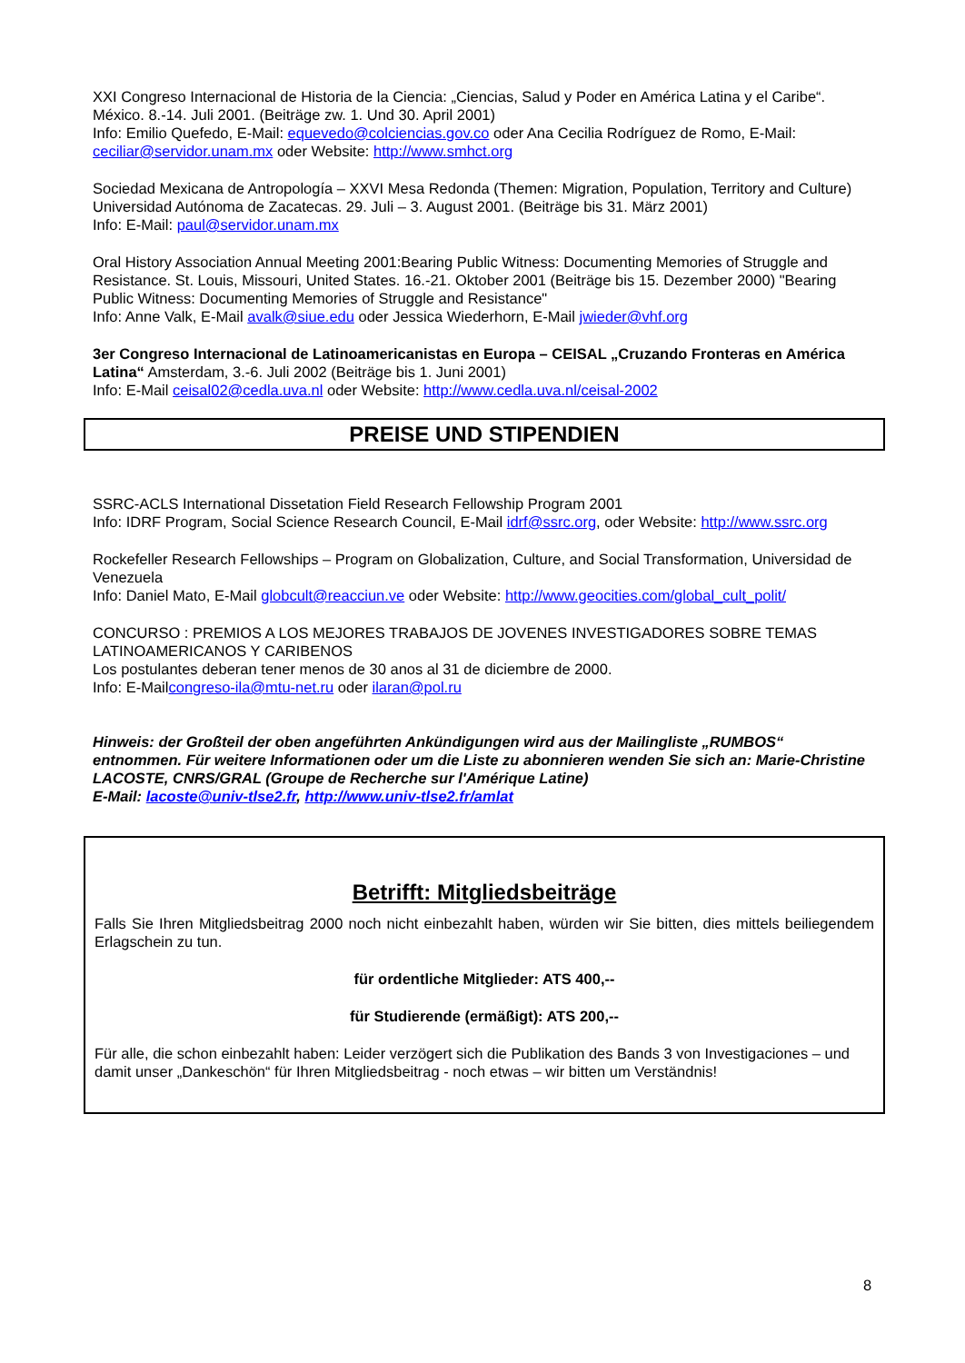XXI Congreso Internacional de Historia de la Ciencia: „Ciencias, Salud y Poder en América Latina y el Caribe“. México. 8.-14. Juli 2001. (Beiträge zw. 1. Und 30. April 2001)
Info: Emilio Quefedo, E-Mail: equevedo@colciencias.gov.co oder Ana Cecilia Rodríguez de Romo, E-Mail: ceciliar@servidor.unam.mx oder Website: http://www.smhct.org
Sociedad Mexicana de Antropología – XXVI Mesa Redonda (Themen: Migration, Population, Territory and Culture)
Universidad Autónoma de Zacatecas. 29. Juli – 3. August 2001. (Beiträge bis 31. März 2001)
Info: E-Mail: paul@servidor.unam.mx
Oral History Association Annual Meeting 2001:Bearing Public Witness: Documenting Memories of Struggle and Resistance. St. Louis, Missouri, United States. 16.-21. Oktober 2001 (Beiträge bis 15. Dezember 2000) "Bearing Public Witness: Documenting Memories of Struggle and Resistance"
Info: Anne Valk, E-Mail avalk@siue.edu oder Jessica Wiederhorn, E-Mail jwieder@vhf.org
3er Congreso Internacional de Latinoamericanistas en Europa – CEISAL „Cruzando Fronteras en América Latina“ Amsterdam, 3.-6. Juli 2002 (Beiträge bis 1. Juni 2001)
Info: E-Mail ceisal02@cedla.uva.nl oder Website: http://www.cedla.uva.nl/ceisal-2002
PREISE UND STIPENDIEN
SSRC-ACLS International Dissetation Field Research Fellowship Program 2001
Info: IDRF Program, Social Science Research Council, E-Mail idrf@ssrc.org, oder Website: http://www.ssrc.org
Rockefeller Research Fellowships – Program on Globalization, Culture, and Social Transformation, Universidad de Venezuela
Info: Daniel Mato, E-Mail globcult@reacciun.ve oder Website: http://www.geocities.com/global_cult_polit/
CONCURSO : PREMIOS A LOS MEJORES TRABAJOS DE JOVENES INVESTIGADORES SOBRE TEMAS LATINOAMERICANOS Y CARIBENOS
Los postulantes deberan tener menos de 30 anos al 31 de diciembre de 2000.
Info: E-Mailcongreso-ila@mtu-net.ru oder ilaran@pol.ru
Hinweis: der Großteil der oben angeführten Ankündigungen wird aus der Mailingliste „RUMBOS“ entnommen. Für weitere Informationen oder um die Liste zu abonnieren wenden Sie sich an: Marie-Christine LACOSTE, CNRS/GRAL (Groupe de Recherche sur l'Amérique Latine)
E-Mail: lacoste@univ-tlse2.fr, http://www.univ-tlse2.fr/amlat
Betrifft: Mitgliedsbeiträge
Falls Sie Ihren Mitgliedsbeitrag 2000 noch nicht einbezahlt haben, würden wir Sie bitten, dies mittels beiliegendem Erlagschein zu tun.
für ordentliche Mitglieder: ATS 400,--
für Studierende (ermäßigt): ATS 200,--
Für alle, die schon einbezahlt haben: Leider verzögert sich die Publikation des Bands 3 von Investigaciones – und damit unser „Dankeschön“ für Ihren Mitgliedsbeitrag - noch etwas – wir bitten um Verständnis!
8